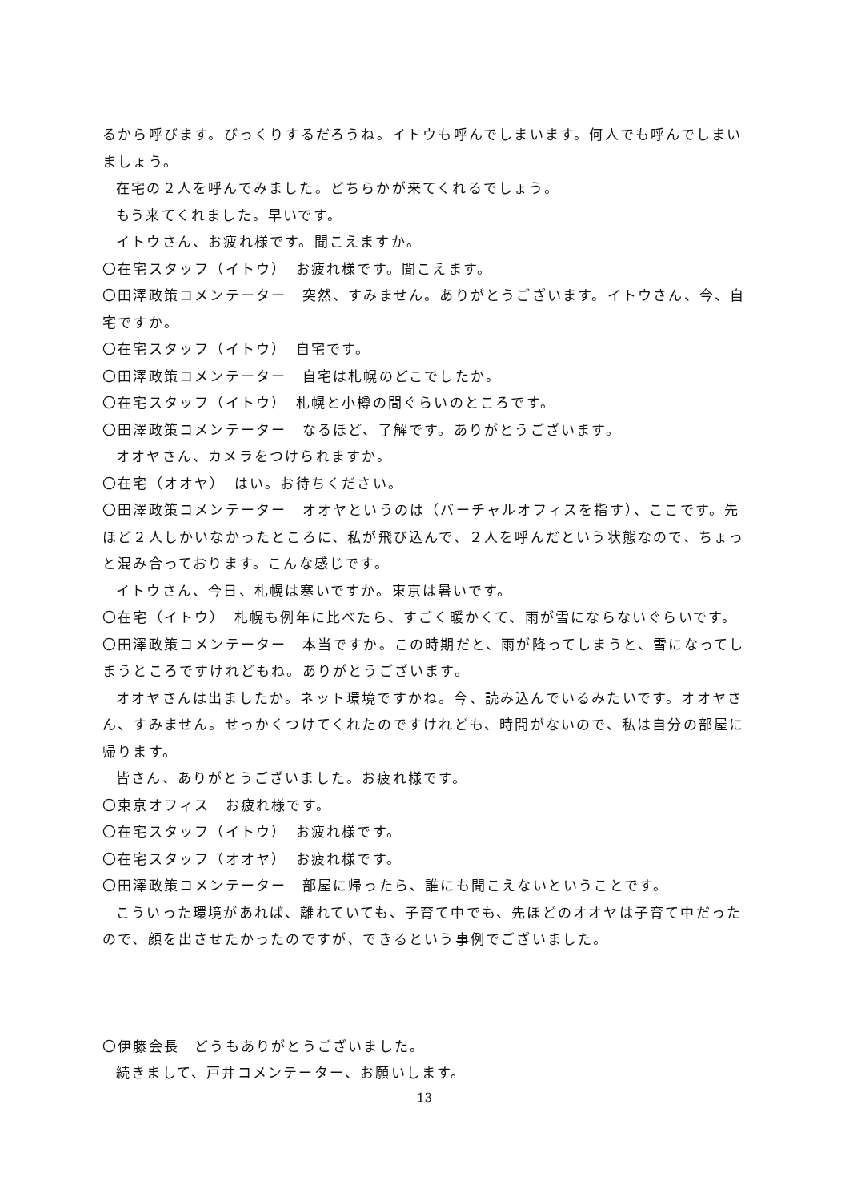るから呼びます。びっくりするだろうね。イトウも呼んでしまいます。何人でも呼んでしまいましょう。
在宅の２人を呼んでみました。どちらかが来てくれるでしょう。
もう来てくれました。早いです。
イトウさん、お疲れ様です。聞こえますか。
〇在宅スタッフ（イトウ）　お疲れ様です。聞こえます。
〇田澤政策コメンテーター　突然、すみません。ありがとうございます。イトウさん、今、自宅ですか。
〇在宅スタッフ（イトウ）　自宅です。
〇田澤政策コメンテーター　自宅は札幌のどこでしたか。
〇在宅スタッフ（イトウ）　札幌と小樽の間ぐらいのところです。
〇田澤政策コメンテーター　なるほど、了解です。ありがとうございます。
オオヤさん、カメラをつけられますか。
〇在宅（オオヤ）　はい。お待ちください。
〇田澤政策コメンテーター　オオヤというのは（バーチャルオフィスを指す）、ここです。先ほど２人しかいなかったところに、私が飛び込んで、２人を呼んだという状態なので、ちょっと混み合っております。こんな感じです。
イトウさん、今日、札幌は寒いですか。東京は暑いです。
〇在宅（イトウ）　札幌も例年に比べたら、すごく暖かくて、雨が雪にならないぐらいです。
〇田澤政策コメンテーター　本当ですか。この時期だと、雨が降ってしまうと、雪になってしまうところですけれどもね。ありがとうございます。
オオヤさんは出ましたか。ネット環境ですかね。今、読み込んでいるみたいです。オオヤさん、すみません。せっかくつけてくれたのですけれども、時間がないので、私は自分の部屋に帰ります。
皆さん、ありがとうございました。お疲れ様です。
〇東京オフィス　お疲れ様です。
〇在宅スタッフ（イトウ）　お疲れ様です。
〇在宅スタッフ（オオヤ）　お疲れ様です。
〇田澤政策コメンテーター　部屋に帰ったら、誰にも聞こえないということです。
こういった環境があれば、離れていても、子育て中でも、先ほどのオオヤは子育て中だったので、顔を出させたかったのですが、できるという事例でございました。
〇伊藤会長　どうもありがとうございました。
続きまして、戸井コメンテーター、お願いします。
13